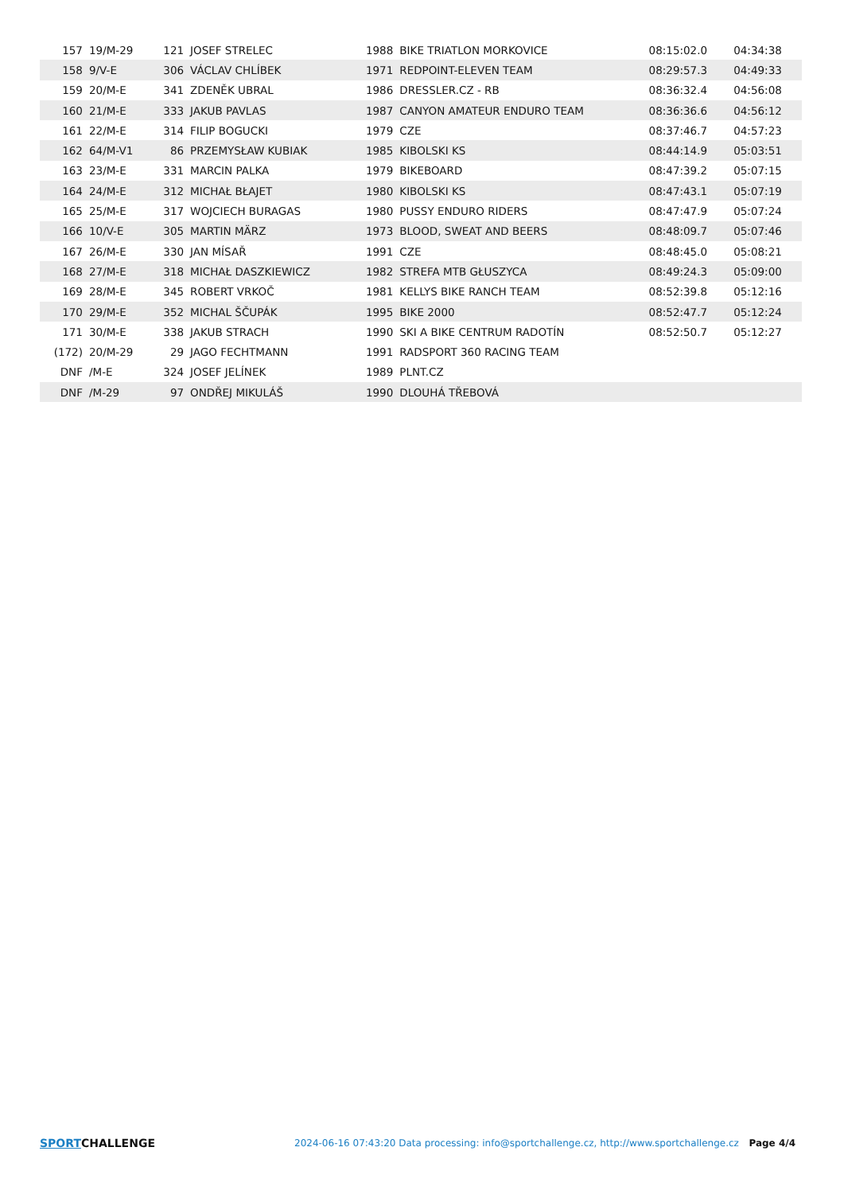| 157 | 19/M-29 | 121 | JOSEF STRELEC | 1988 | BIKE TRIATLON MORKOVICE | 08:15:02.0 | 04:34:38 |
| 158 | 9/V-E | 306 | VÁCLAV CHLÍBEK | 1971 | REDPOINT-ELEVEN TEAM | 08:29:57.3 | 04:49:33 |
| 159 | 20/M-E | 341 | ZDENĚK UBRAL | 1986 | DRESSLER.CZ - RB | 08:36:32.4 | 04:56:08 |
| 160 | 21/M-E | 333 | JAKUB PAVLAS | 1987 | CANYON AMATEUR ENDURO TEAM | 08:36:36.6 | 04:56:12 |
| 161 | 22/M-E | 314 | FILIP BOGUCKI | 1979 | CZE | 08:37:46.7 | 04:57:23 |
| 162 | 64/M-V1 | 86 | PRZEMYSŁAW KUBIAK | 1985 | KIBOLSKI KS | 08:44:14.9 | 05:03:51 |
| 163 | 23/M-E | 331 | MARCIN PALKA | 1979 | BIKEBOARD | 08:47:39.2 | 05:07:15 |
| 164 | 24/M-E | 312 | MICHAŁ BŁAJET | 1980 | KIBOLSKI KS | 08:47:43.1 | 05:07:19 |
| 165 | 25/M-E | 317 | WOJCIECH BURAGAS | 1980 | PUSSY ENDURO RIDERS | 08:47:47.9 | 05:07:24 |
| 166 | 10/V-E | 305 | MARTIN MÄRZ | 1973 | BLOOD, SWEAT AND BEERS | 08:48:09.7 | 05:07:46 |
| 167 | 26/M-E | 330 | JAN MÍSAŘ | 1991 | CZE | 08:48:45.0 | 05:08:21 |
| 168 | 27/M-E | 318 | MICHAŁ DASZKIEWICZ | 1982 | STREFA MTB GŁUSZYCA | 08:49:24.3 | 05:09:00 |
| 169 | 28/M-E | 345 | ROBERT VRKOČ | 1981 | KELLYS BIKE RANCH TEAM | 08:52:39.8 | 05:12:16 |
| 170 | 29/M-E | 352 | MICHAL ŠČUPÁK | 1995 | BIKE 2000 | 08:52:47.7 | 05:12:24 |
| 171 | 30/M-E | 338 | JAKUB STRACH | 1990 | SKI A BIKE CENTRUM RADOTÍN | 08:52:50.7 | 05:12:27 |
| (172) | 20/M-29 | 29 | JAGO FECHTMANN | 1991 | RADSPORT 360 RACING TEAM | | |
| DNF | /M-E | 324 | JOSEF JELÍNEK | 1989 | PLNT.CZ | | |
| DNF | /M-29 | 97 | ONDŘEJ MIKULÁŠ | 1990 | DLOUHÁ TŘEBOVÁ | | |
SPORTCHALLENGE
2024-06-16 07:43:20 Data processing: info@sportchallenge.cz, http://www.sportchallenge.cz
Page 4/4